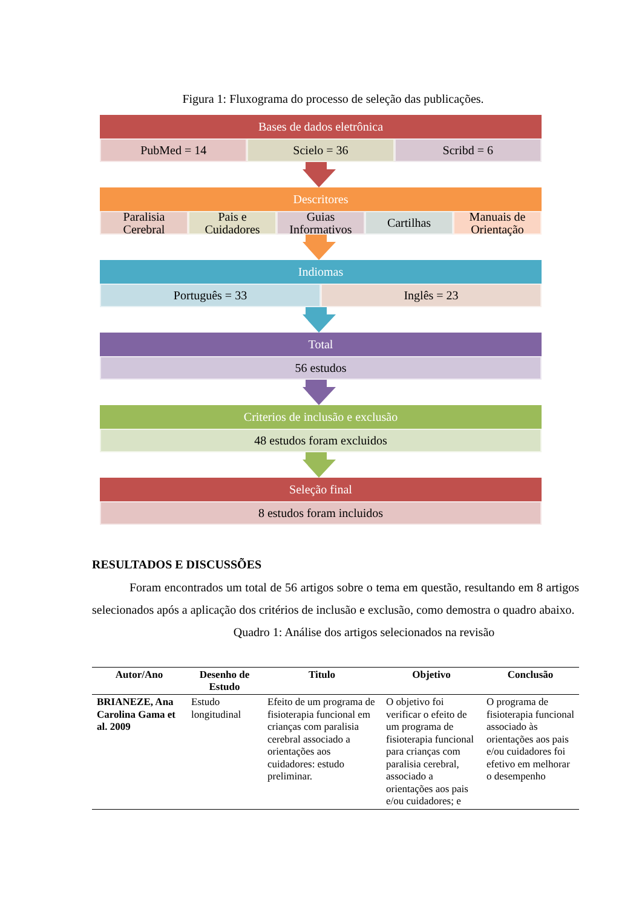Figura 1: Fluxograma do processo de seleção das publicações.
Bases de dados eletrônica
PubMed = 14 Scielo = 36 Scribd = 6
Descritores
Paralisia Cerebral Pais e Cuidadores Guias Informativos Cartilhas Manuais de Orientação
Indiomas
Português = 33 Inglês = 23
Total
56 estudos
Criterios de inclusão e exclusão
48 estudos foram excluidos
Seleção final
8 estudos foram incluidos
RESULTADOS E DISCUSSÕES
Foram encontrados um total de 56 artigos sobre o tema em questão, resultando em 8 artigos selecionados após a aplicação dos critérios de inclusão e exclusão, como demostra o quadro abaixo.
Quadro 1: Análise dos artigos selecionados na revisão
| Autor/Ano | Desenho de Estudo | Titulo | Objetivo | Conclusão |
| --- | --- | --- | --- | --- |
| BRIANEZE, Ana Carolina Gama et al. 2009 | Estudo longitudinal | Efeito de um programa de fisioterapia funcional em crianças com paralisia cerebral associado a orientações aos cuidadores: estudo preliminar. | O objetivo foi verificar o efeito de um programa de fisioterapia funcional para crianças com paralisia cerebral, associado a orientações aos pais e/ou cuidadores; e | O programa de fisioterapia funcional associado às orientações aos pais e/ou cuidadores foi efetivo em melhorar o desempenho |